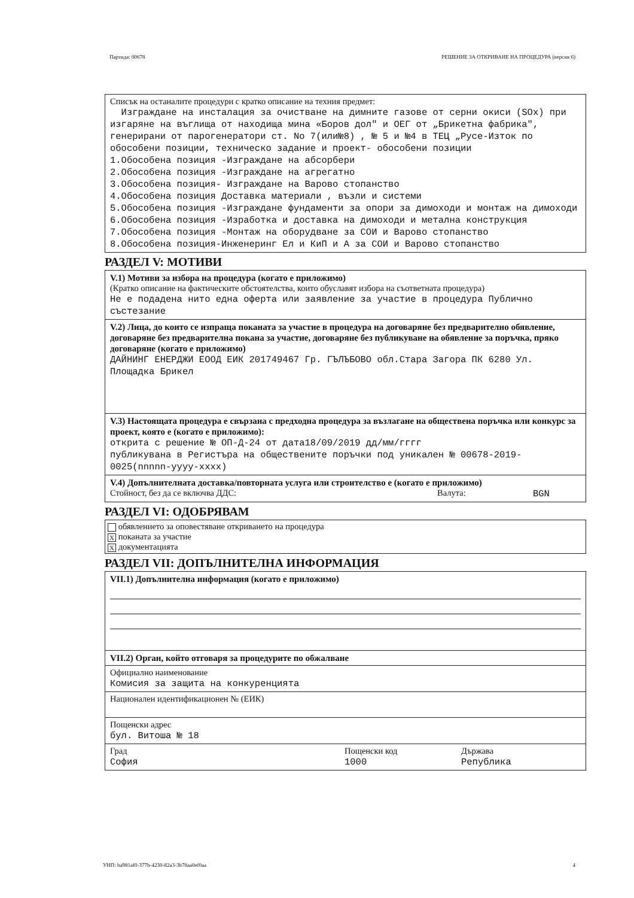Партида: 00678 РЕШЕНИЕ ЗА ОТКРИВАНЕ НА ПРОЦЕДУРА (версия 6)
Списък на останалите процедури с кратко описание на техния предмет:
Изграждане на инсталация за очистване на димните газове от серни окиси (SOx) при изгаряне на въглища от находища мина «Боров дол" и ОЕГ от „Брикетна фабрика", генерирани от парогенератори ст. No 7(или№8) , № 5 и №4 в ТЕЦ „Русе-Изток по обособени позиции, техническо задание и проект- обособени позиции
1.Обособена позиция -Изграждане на абсорбери
2.Обособена позиция -Изграждане на агрегатно
3.Обособена позиция- Изграждане на Варово стопанство
4.Обособена позиция Доставка материали , възли и системи
5.Обособена позиция -Изграждане фундаменти за опори за димоходи и монтаж на димоходи
6.Обособена позиция -Изработка и доставка на димоходи и метална конструкция
7.Обособена позиция -Монтаж на оборудване за СОИ и Варово стопанство
8.Обособена позиция-Инженеринг Ел и КиП и А за СОИ и Варово стопанство
РАЗДЕЛ V: МОТИВИ
V.1) Мотиви за избора на процедура (когато е приложимо)
(Кратко описание на фактическите обстоятелства, които обуславят избора на съответната процедура)
Не е подадена нито една оферта или заявление за участие в процедура Публично състезание
V.2) Лица, до които се изпраща поканата за участие в процедура на договаряне без предварително обявление, договаряне без предварителна покана за участие, договаряне без публикуване на обявление за поръчка, пряко договаряне (когато е приложимо)
ДАЙНИНГ ЕНЕРДЖИ ЕООД ЕИК 201749467 Гр. ГЪЛЪБОВО обл.Стара Загора ПК 6280 Ул. Площадка Брикел
V.3) Настоящата процедура е свързана с предходна процедура за възлагане на обществена поръчка или конкурс за проект, която е (когато е приложимо):
открита с решение № ОП-Д-24 от дата18/09/2019 дд/мм/гггг
публикувана в Регистъра на обществените поръчки под уникален № 00678-2019-0025(nnnnn-yyyy-xxxx)
V.4) Допълнителната доставка/повторната услуга или строителство е (когато е приложимо)
Стойност, без да се включва ДДС: Валута: BGN
РАЗДЕЛ VI: ОДОБРЯВАМ
обявлението за оповестяване откриването на процедура
X поканата за участие
X документацията
РАЗДЕЛ VII: ДОПЪЛНИТЕЛНА ИНФОРМАЦИЯ
VII.1) Допълнителна информация (когато е приложимо)
VII.2) Орган, който отговаря за процедурите по обжалване
Официално наименование
Комисия за защита на конкуренцията
Национален идентификационен № (ЕИК)
Пощенски адрес
бул. Витоша № 18
Град
София
Пощенски код
1000
Държава
Република
УНП: ba981af0-377b-4230-82a3-3b78aa0ef0aa 4